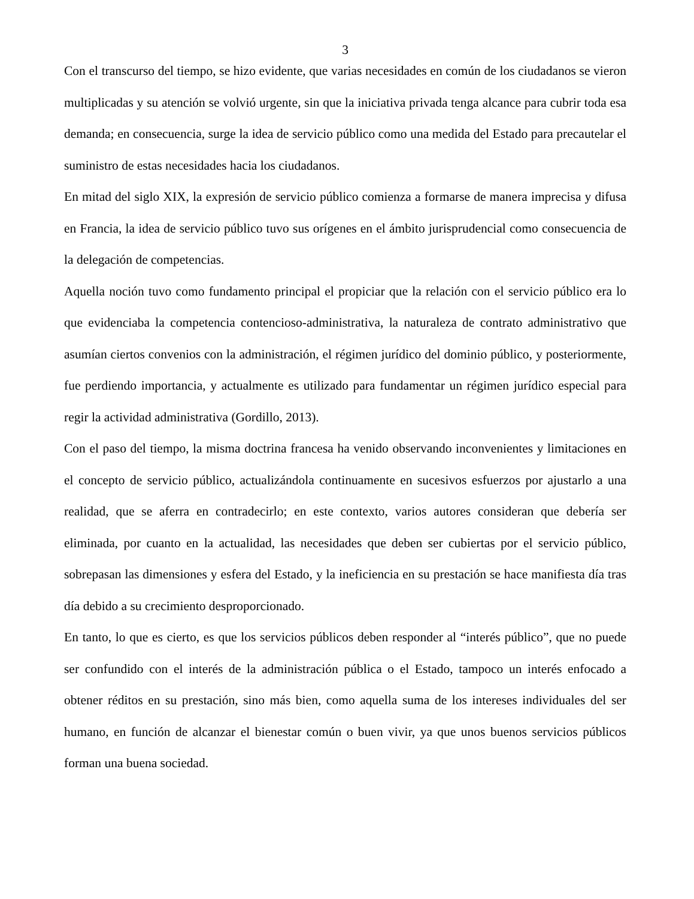3
Con el transcurso del tiempo, se hizo evidente, que varias necesidades en común de los ciudadanos se vieron multiplicadas y su atención se volvió urgente, sin que la iniciativa privada tenga alcance para cubrir toda esa demanda; en consecuencia, surge la idea de servicio público como una medida del Estado para precautelar el suministro de estas necesidades hacia los ciudadanos.
En mitad del siglo XIX, la expresión de servicio público comienza a formarse de manera imprecisa y difusa en Francia, la idea de servicio público tuvo sus orígenes en el ámbito jurisprudencial como consecuencia de la delegación de competencias.
Aquella noción tuvo como fundamento principal el propiciar que la relación con el servicio público era lo que evidenciaba la competencia contencioso-administrativa, la naturaleza de contrato administrativo que asumían ciertos convenios con la administración, el régimen jurídico del dominio público, y posteriormente, fue perdiendo importancia, y actualmente es utilizado para fundamentar un régimen jurídico especial para regir la actividad administrativa (Gordillo, 2013).
Con el paso del tiempo, la misma doctrina francesa ha venido observando inconvenientes y limitaciones en el concepto de servicio público, actualizándola continuamente en sucesivos esfuerzos por ajustarlo a una realidad, que se aferra en contradecirlo; en este contexto, varios autores consideran que debería ser eliminada, por cuanto en la actualidad, las necesidades que deben ser cubiertas por el servicio público, sobrepasan las dimensiones y esfera del Estado, y la ineficiencia en su prestación se hace manifiesta día tras día debido a su crecimiento desproporcionado.
En tanto, lo que es cierto, es que los servicios públicos deben responder al “interés público”, que no puede ser confundido con el interés de la administración pública o el Estado, tampoco un interés enfocado a obtener réditos en su prestación, sino más bien, como aquella suma de los intereses individuales del ser humano, en función de alcanzar el bienestar común o buen vivir, ya que unos buenos servicios públicos forman una buena sociedad.